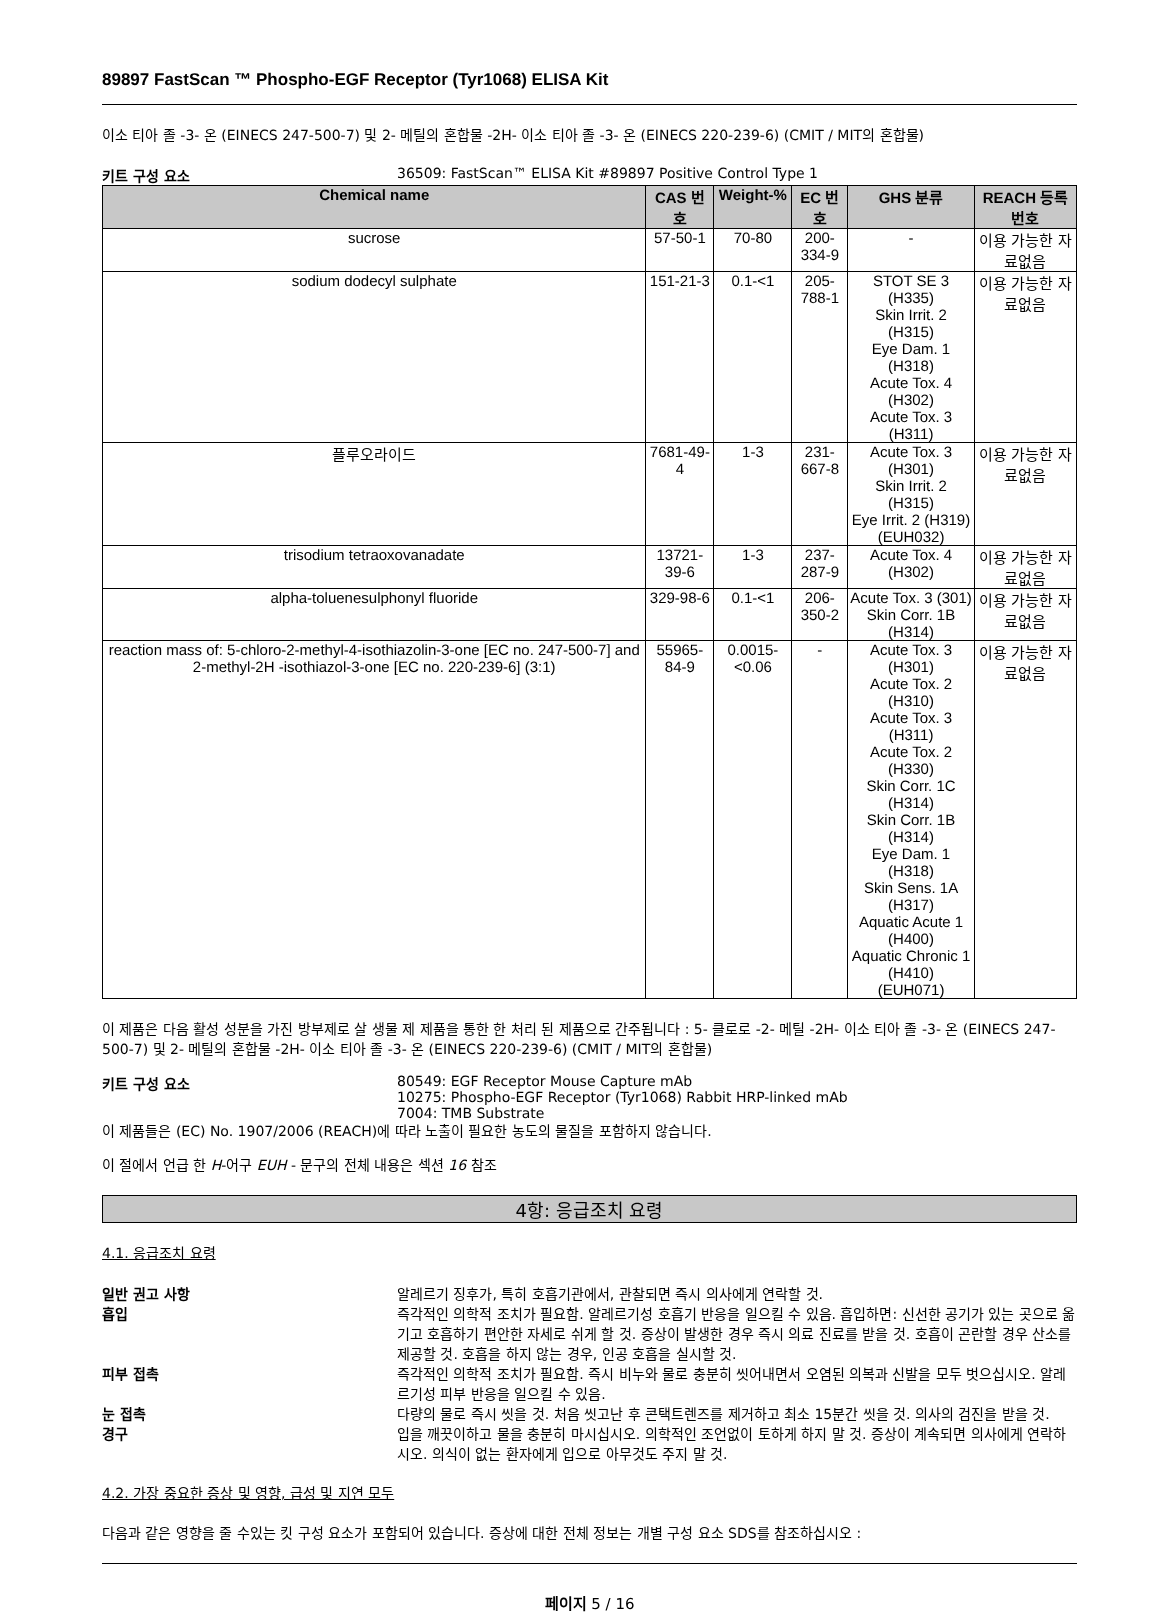89897 FastScan ™ Phospho-EGF Receptor (Tyr1068) ELISA Kit
이소 티아 졸 -3- 온 (EINECS 247-500-7) 및 2- 메틸의 혼합물 -2H- 이소 티아 졸 -3- 온 (EINECS 220-239-6) (CMIT / MIT의 혼합물)
키트 구성 요소 36509: FastScan™ ELISA Kit #89897 Positive Control Type 1
| Chemical name | CAS 번호 | Weight-% | EC 번호 | GHS 분류 | REACH 등록번호 |
| --- | --- | --- | --- | --- | --- |
| sucrose | 57-50-1 | 70-80 | 200-334-9 | - | 이용 가능한 자료없음 |
| sodium dodecyl sulphate | 151-21-3 | 0.1-<1 | 205-788-1 | STOT SE 3 (H335) Skin Irrit. 2 (H315) Eye Dam. 1 (H318) Acute Tox. 4 (H302) Acute Tox. 3 (H311) | 이용 가능한 자료없음 |
| 플루오라이드 | 7681-49-4 | 1-3 | 231-667-8 | Acute Tox. 3 (H301) Skin Irrit. 2 (H315) Eye Irrit. 2 (H319) (EUH032) | 이용 가능한 자료없음 |
| trisodium tetraoxovanadate | 13721-39-6 | 1-3 | 237-287-9 | Acute Tox. 4 (H302) | 이용 가능한 자료없음 |
| alpha-toluenesulphonyl fluoride | 329-98-6 | 0.1-<1 | 206-350-2 | Acute Tox. 3 (301) Skin Corr. 1B (H314) | 이용 가능한 자료없음 |
| reaction mass of: 5-chloro-2-methyl-4-isothiazolin-3-one [EC no. 247-500-7] and 2-methyl-2H -isothiazol-3-one [EC no. 220-239-6] (3:1) | 55965-84-9 | 0.0015-<0.06 | - | Acute Tox. 3 (H301) Acute Tox. 2 (H310) Acute Tox. 3 (H311) Acute Tox. 2 (H330) Skin Corr. 1C (H314) Skin Corr. 1B (H314) Eye Dam. 1 (H318) Skin Sens. 1A (H317) Aquatic Acute 1 (H400) Aquatic Chronic 1 (H410) (EUH071) | 이용 가능한 자료없음 |
이 제품은 다음 활성 성분을 가진 방부제로 살 생물 제 제품을 통한 한 처리 된 제품으로 간주됩니다 : 5- 클로로 -2- 메틸 -2H- 이소 티아 졸 -3- 온 (EINECS 247-500-7) 및 2- 메틸의 혼합물 -2H- 이소 티아 졸 -3- 온 (EINECS 220-239-6) (CMIT / MIT의 혼합물)
키트 구성 요소 80549: EGF Receptor Mouse Capture mAb
10275: Phospho-EGF Receptor (Tyr1068) Rabbit HRP-linked mAb
7004: TMB Substrate
이 제품들은 (EC) No. 1907/2006 (REACH)에 따라 노출이 필요한 농도의 물질을 포함하지 않습니다.
이 절에서 언급 한 H-어구 EUH - 문구의 전체 내용은 섹션 16 참조
4항: 응급조치 요령
4.1. 응급조치 요령
일반 권고 사항 알레르기 징후가, 특히 호흡기관에서, 관찰되면 즉시 의사에게 연락할 것.
흡입 즉각적인 의학적 조치가 필요함. 알레르기성 호흡기 반응을 일으킬 수 있음. 흡입하면: 신선한 공기가 있는 곳으로 옮기고 호흡하기 편안한 자세로 쉬게 할 것. 증상이 발생한 경우 즉시 의료 진료를 받을 것. 호흡이 곤란할 경우 산소를 제공할 것. 호흡을 하지 않는 경우, 인공 호흡을 실시할 것.
피부 접촉 즉각적인 의학적 조치가 필요함. 즉시 비누와 물로 충분히 씻어내면서 오염된 의복과 신발을 모두 벗으십시오. 알레르기성 피부 반응을 일으킬 수 있음.
눈 접촉 다량의 물로 즉시 씻을 것. 처음 씻고난 후 콘택트렌즈를 제거하고 최소 15분간 씻을 것. 의사의 검진을 받을 것.
경구 입을 깨끗이하고 물을 충분히 마시십시오. 의학적인 조언없이 토하게 하지 말 것. 증상이 계속되면 의사에게 연락하시오. 의식이 없는 환자에게 입으로 아무것도 주지 말 것.
4.2. 가장 중요한 증상 및 영향, 급성 및 지연 모두
다음과 같은 영향을 줄 수있는 킷 구성 요소가 포함되어 있습니다. 증상에 대한 전체 정보는 개별 구성 요소 SDS를 참조하십시오 :
페이지 5 / 16